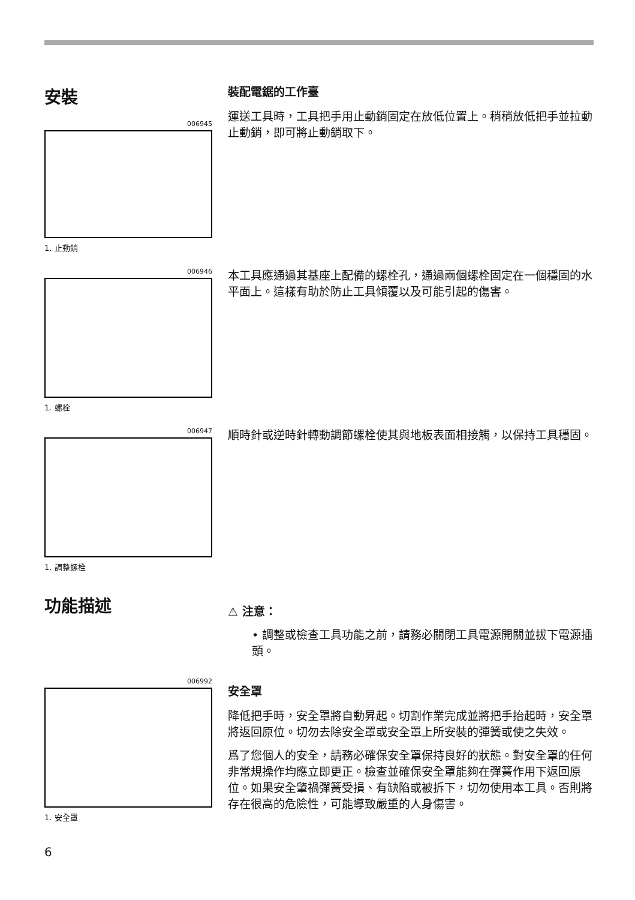安裝
006945
1. 止動銷
裝配電鋸的工作臺
運送工具時，工具把手用止動銷固定在放低位置上。稍稍放低把手並拉動止動銷，即可將止動銷取下。
006946
1. 螺栓
本工具應通過其基座上配備的螺栓孔，通過兩個螺栓固定在一個穩固的水平面上。這樣有助於防止工具傾覆以及可能引起的傷害。
006947
1. 調整螺栓
順時針或逆時針轉動調節螺栓使其與地板表面相接觸，以保持工具穩固。
功能描述
⚠ 注意：
• 調整或檢查工具功能之前，請務必關閉工具電源開關並拔下電源插頭。
006992
1. 安全罩
安全罩
降低把手時，安全罩將自動昇起。切割作業完成並將把手抬起時，安全罩將返回原位。切勿去除安全罩或安全罩上所安裝的彈簧或使之失效。
爲了您個人的安全，請務必確保安全罩保持良好的狀態。對安全罩的任何非常規操作均應立即更正。檢查並確保安全罩能夠在彈簧作用下返回原位。如果安全肇禍彈簧受損、有缺陷或被拆下，切勿使用本工具。否則將存在很高的危險性，可能導致嚴重的人身傷害。
6